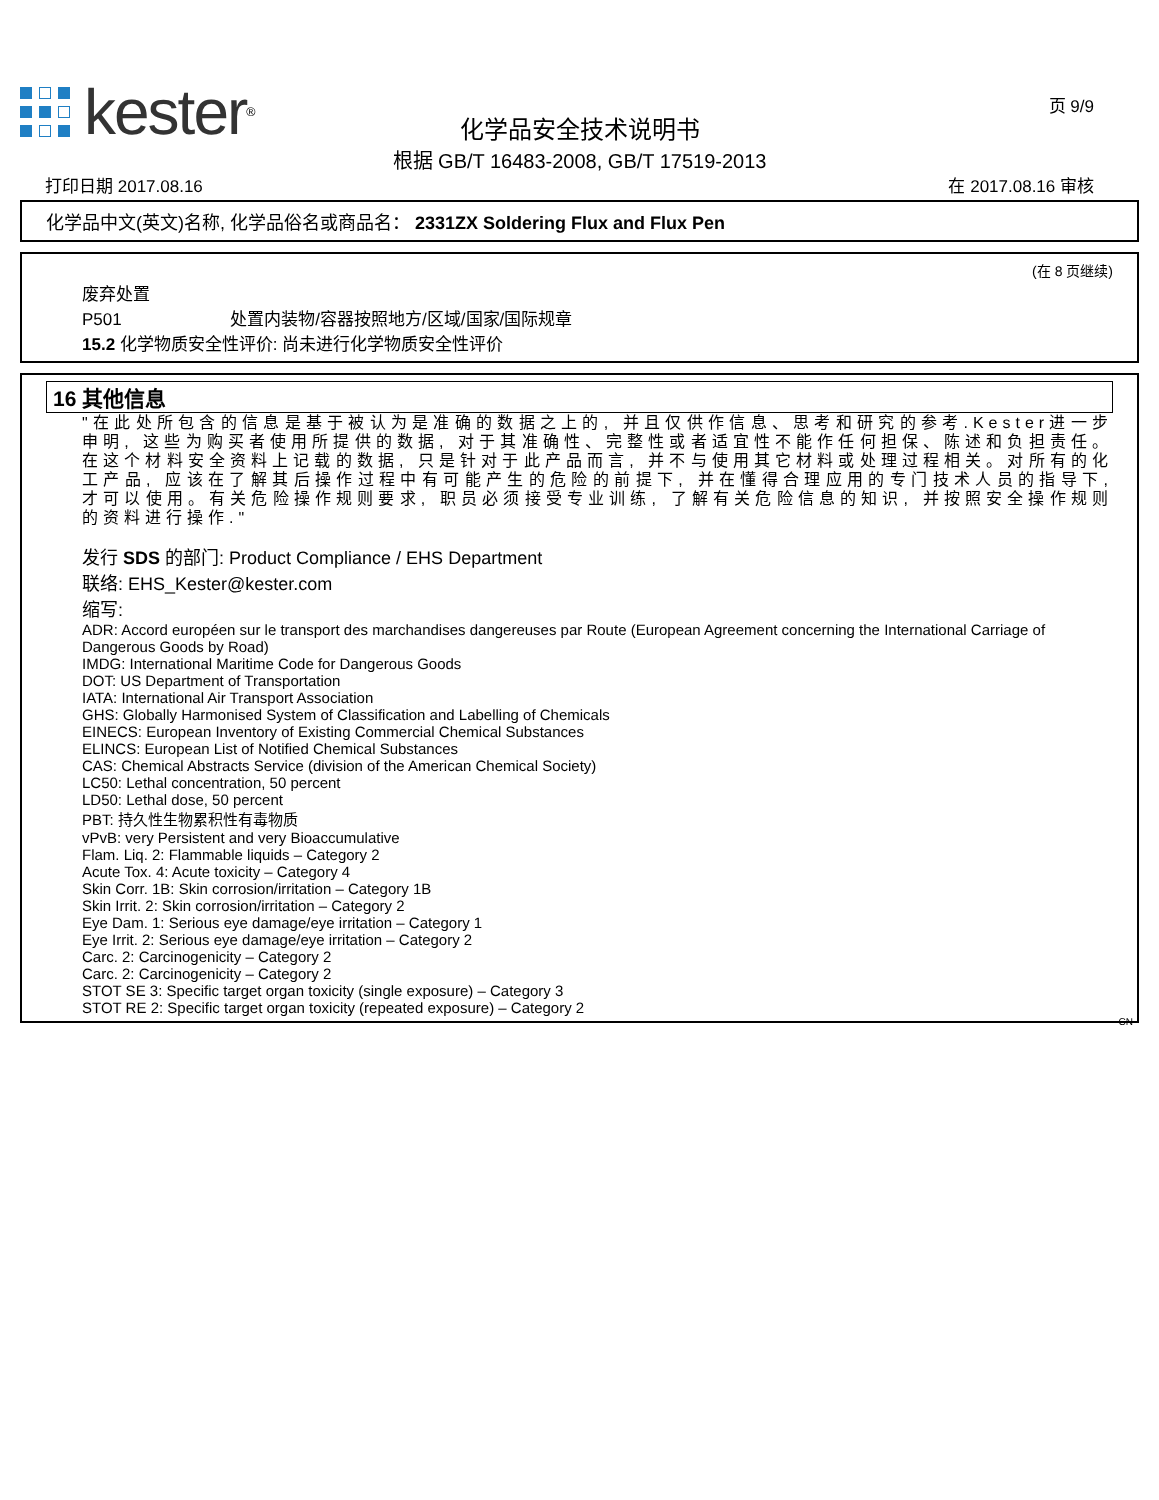kester<sup>®</sup>
页 9/9
化学品安全技术说明书
根据 GB/T 16483-2008, GB/T 17519-2013
打印日期 2017.08.16 在 2017.08.16 审核
化学品中文(英文)名称, 化学品俗名或商品名： 2331ZX Soldering Flux and Flux Pen
(在 8 页继续)
废弃处置
P501 处置内装物/容器按照地方/区域/国家/国际规章
15.2 化学物质安全性评价: 尚未进行化学物质安全性评价
16 其他信息
"在此处所包含的信息是基于被认为是准确的数据之上的, 并且仅供作信息、思考和研究的参考.Kester进一步申明, 这些为购买者使用所提供的数据, 对于其准确性、完整性或者适宜性不能作任何担保、陈述和负担责任。在这个材料安全资料上记载的数据, 只是针对于此产品而言, 并不与使用其它材料或处理过程相关。对所有的化工产品, 应该在了解其后操作过程中有可能产生的危险的前提下, 并在懂得合理应用的专门技术人员的指导下, 才可以使用。有关危险操作规则要求, 职员必须接受专业训练, 了解有关危险信息的知识, 并按照安全操作规则的资料进行操作."
发行 SDS 的部门: Product Compliance / EHS Department
联络: EHS_Kester@kester.com
缩写:
ADR: Accord européen sur le transport des marchandises dangereuses par Route (European Agreement concerning the International Carriage of Dangerous Goods by Road)
IMDG: International Maritime Code for Dangerous Goods
DOT: US Department of Transportation
IATA: International Air Transport Association
GHS: Globally Harmonised System of Classification and Labelling of Chemicals
EINECS: European Inventory of Existing Commercial Chemical Substances
ELINCS: European List of Notified Chemical Substances
CAS: Chemical Abstracts Service (division of the American Chemical Society)
LC50: Lethal concentration, 50 percent
LD50: Lethal dose, 50 percent
PBT: 持久性生物累积性有毒物质
vPvB: very Persistent and very Bioaccumulative
Flam. Liq. 2: Flammable liquids – Category 2
Acute Tox. 4: Acute toxicity – Category 4
Skin Corr. 1B: Skin corrosion/irritation – Category 1B
Skin Irrit. 2: Skin corrosion/irritation – Category 2
Eye Dam. 1: Serious eye damage/eye irritation – Category 1
Eye Irrit. 2: Serious eye damage/eye irritation – Category 2
Carc. 2: Carcinogenicity – Category 2
Carc. 2: Carcinogenicity – Category 2
STOT SE 3: Specific target organ toxicity (single exposure) – Category 3
STOT RE 2: Specific target organ toxicity (repeated exposure) – Category 2
CN